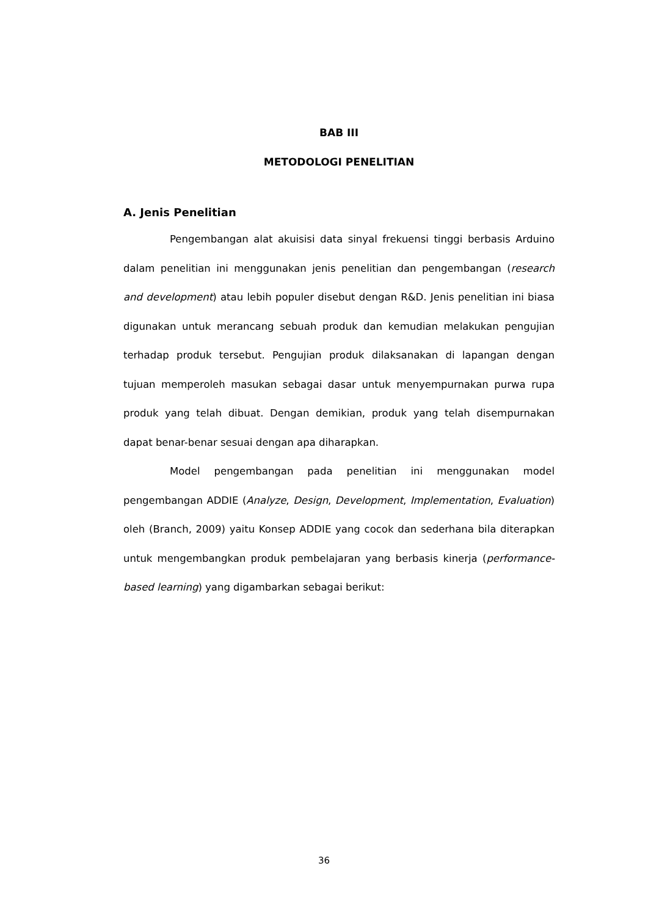BAB III
METODOLOGI PENELITIAN
A. Jenis Penelitian
Pengembangan alat akuisisi data sinyal frekuensi tinggi berbasis Arduino dalam penelitian ini menggunakan jenis penelitian dan pengembangan (research and development) atau lebih populer disebut dengan R&D. Jenis penelitian ini biasa digunakan untuk merancang sebuah produk dan kemudian melakukan pengujian terhadap produk tersebut. Pengujian produk dilaksanakan di lapangan dengan tujuan memperoleh masukan sebagai dasar untuk menyempurnakan purwa rupa produk yang telah dibuat. Dengan demikian, produk yang telah disempurnakan dapat benar-benar sesuai dengan apa diharapkan.
Model pengembangan pada penelitian ini menggunakan model pengembangan ADDIE (Analyze, Design, Development, Implementation, Evaluation) oleh (Branch, 2009) yaitu Konsep ADDIE yang cocok dan sederhana bila diterapkan untuk mengembangkan produk pembelajaran yang berbasis kinerja (performance-based learning) yang digambarkan sebagai berikut:
36